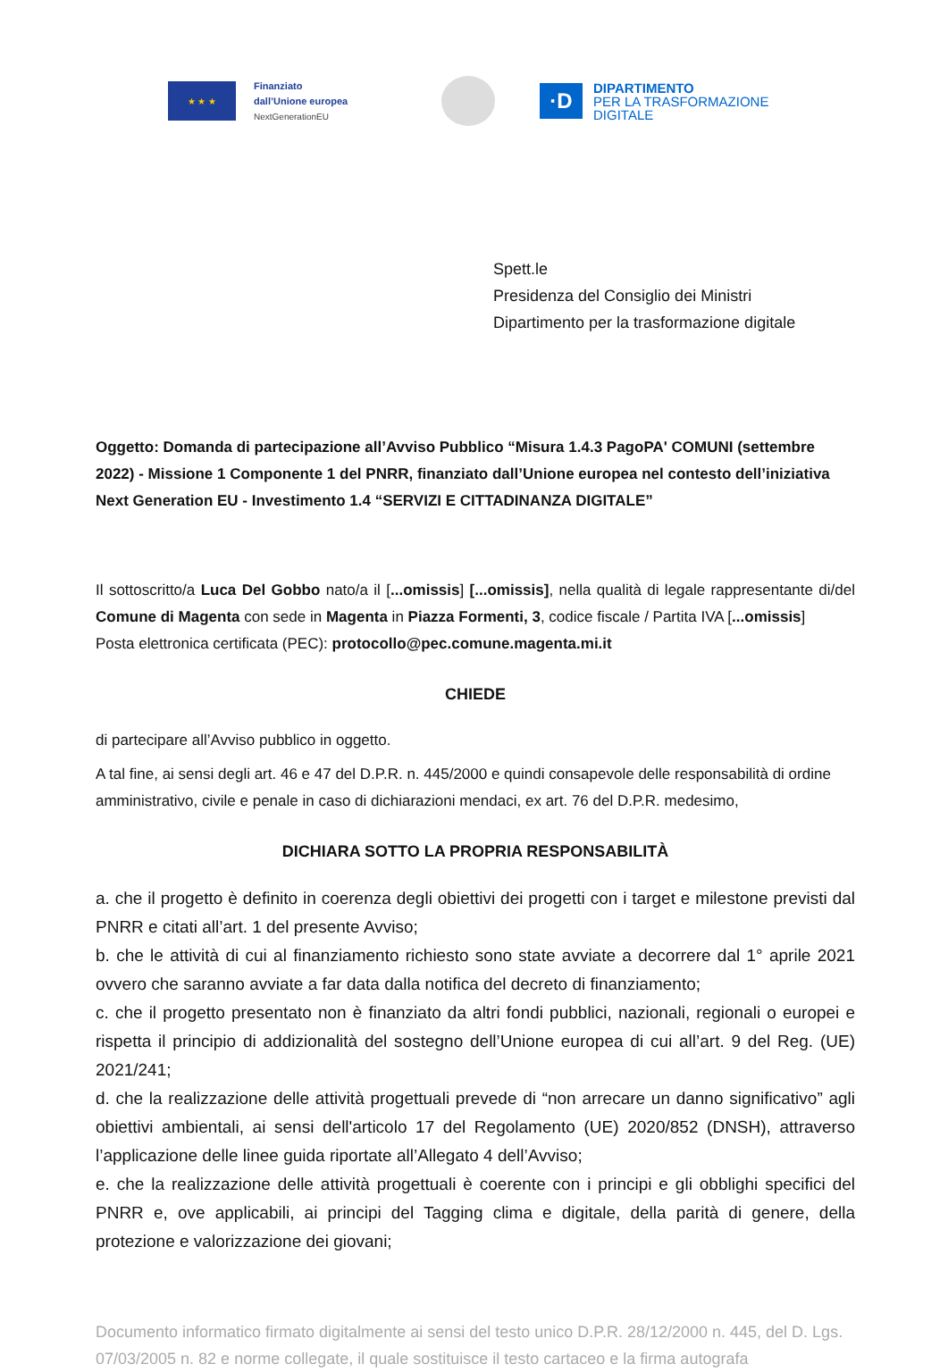★ ★ ★
Finanziato
dall’Unione europea
NextGenerationEU
·D
DIPARTIMENTO
PER LA TRASFORMAZIONE
DIGITALE
Spett.le
Presidenza del Consiglio dei Ministri
Dipartimento per la trasformazione digitale
Oggetto: Domanda di partecipazione all’Avviso Pubblico “Misura 1.4.3 PagoPA' COMUNI (settembre 2022) - Missione 1 Componente 1 del PNRR, finanziato dall’Unione europea nel contesto dell’iniziativa Next Generation EU - Investimento 1.4 “SERVIZI E CITTADINANZA DIGITALE”
Il sottoscritto/a Luca Del Gobbo nato/a il [...omissis] [...omissis], nella qualità di legale rappresentante di/del Comune di Magenta con sede in Magenta in Piazza Formenti, 3, codice fiscale / Partita IVA [...omissis]
Posta elettronica certificata (PEC): protocollo@pec.comune.magenta.mi.it
CHIEDE
di partecipare all’Avviso pubblico in oggetto.
A tal fine, ai sensi degli art. 46 e 47 del D.P.R. n. 445/2000 e quindi consapevole delle responsabilità di ordine amministrativo, civile e penale in caso di dichiarazioni mendaci, ex art. 76 del D.P.R. medesimo,
DICHIARA SOTTO LA PROPRIA RESPONSABILITÀ
a. che il progetto è definito in coerenza degli obiettivi dei progetti con i target e milestone previsti dal PNRR e citati all’art. 1 del presente Avviso;
b. che le attività di cui al finanziamento richiesto sono state avviate a decorrere dal 1° aprile 2021 ovvero che saranno avviate a far data dalla notifica del decreto di finanziamento;
c. che il progetto presentato non è finanziato da altri fondi pubblici, nazionali, regionali o europei e rispetta il principio di addizionalità del sostegno dell’Unione europea di cui all’art. 9 del Reg. (UE) 2021/241;
d. che la realizzazione delle attività progettuali prevede di “non arrecare un danno significativo” agli obiettivi ambientali, ai sensi dell'articolo 17 del Regolamento (UE) 2020/852 (DNSH), attraverso l’applicazione delle linee guida riportate all’Allegato 4 dell’Avviso;
e. che la realizzazione delle attività progettuali è coerente con i principi e gli obblighi specifici del PNRR e, ove applicabili, ai principi del Tagging clima e digitale, della parità di genere, della protezione e valorizzazione dei giovani;
Documento informatico firmato digitalmente ai sensi del testo unico D.P.R. 28/12/2000 n. 445, del D. Lgs. 07/03/2005 n. 82 e norme collegate, il quale sostituisce il testo cartaceo e la firma autografa